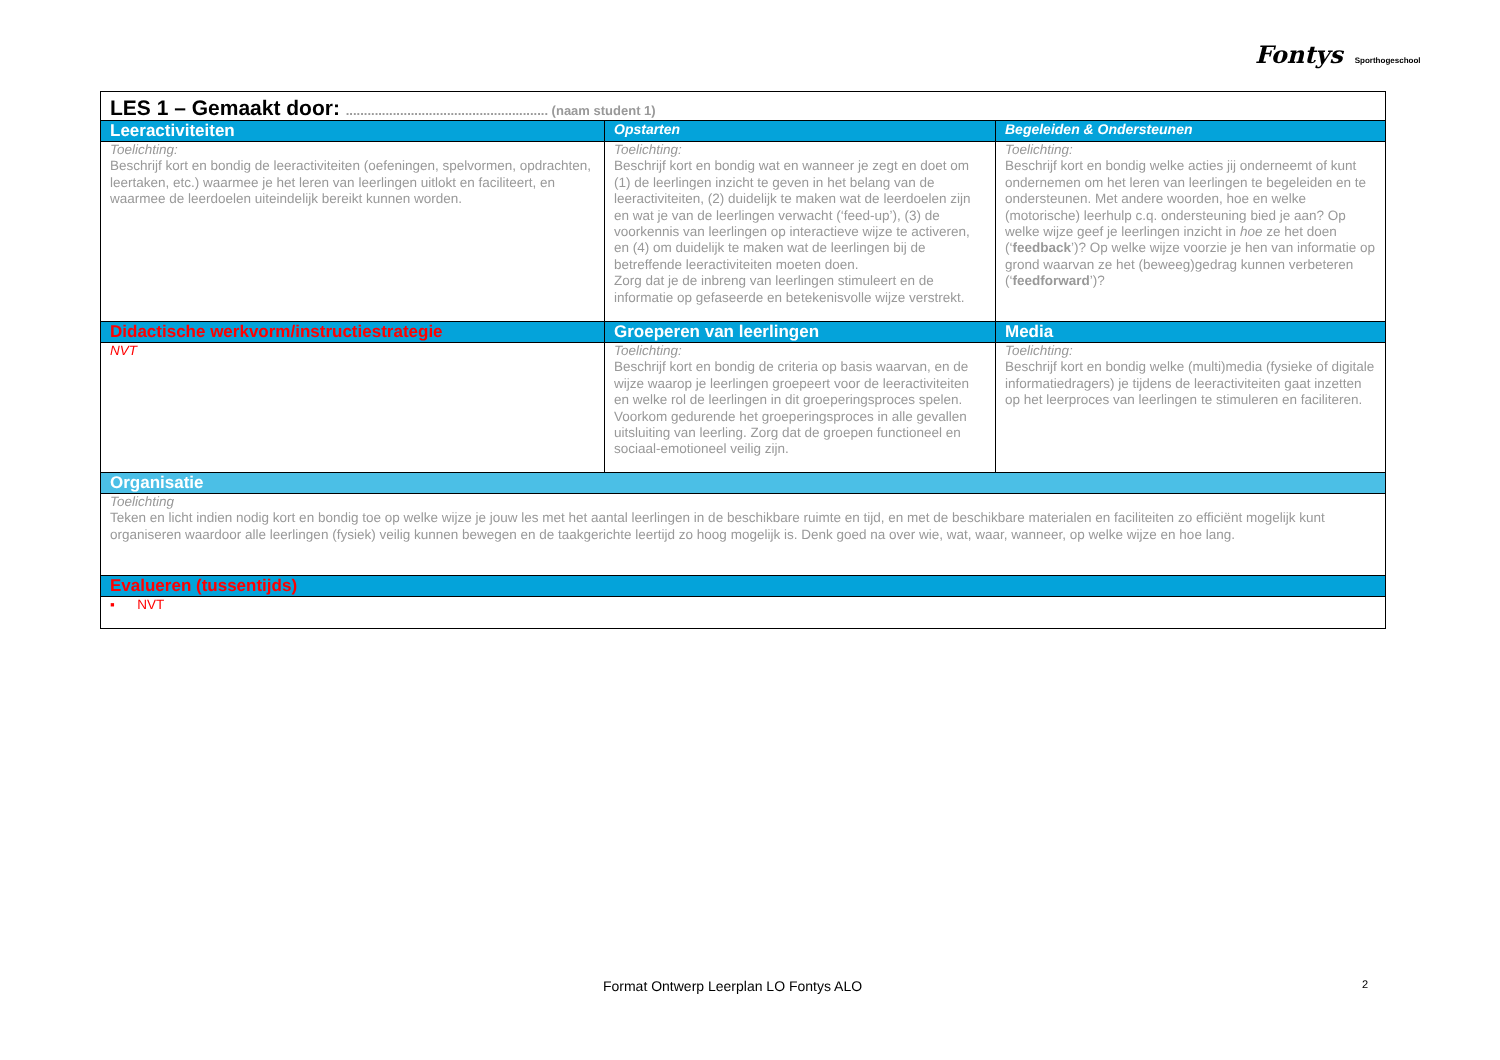Fontys Sporthogeschool
| LES 1 – Gemaakt door: ........................................................ (naam student 1) | | |
| Leeractiviteiten | Opstarten | Begeleiden & Ondersteunen |
| Toelichting: Beschrijf kort en bondig de leeractiviteiten (oefeningen, spelvormen, opdrachten, leertaken, etc.) waarmee je het leren van leerlingen uitlokt en faciliteert, en waarmee de leerdoelen uiteindelijk bereikt kunnen worden. | Toelichting: Beschrijf kort en bondig wat en wanneer je zegt en doet om (1) de leerlingen inzicht te geven in het belang van de leeractiviteiten, (2) duidelijk te maken wat de leerdoelen zijn en wat je van de leerlingen verwacht (‘feed-up’), (3) de voorkennis van leerlingen op interactieve wijze te activeren, en (4) om duidelijk te maken wat de leerlingen bij de betreffende leeractiviteiten moeten doen. Zorg dat je de inbreng van leerlingen stimuleert en de informatie op gefaseerde en betekenisvolle wijze verstrekt. | Toelichting: Beschrijf kort en bondig welke acties jij onderneemt of kunt ondernemen om het leren van leerlingen te begeleiden en te ondersteunen. Met andere woorden, hoe en welke (motorische) leerhulp c.q. ondersteuning bied je aan? Op welke wijze geef je leerlingen inzicht in hoe ze het doen (‘ feedback ’)? Op welke wijze voorzie je hen van informatie op grond waarvan ze het (beweeg)gedrag kunnen verbeteren (‘ feedforward ’)? |
| Didactische werkvorm/instructiestrategie | Groeperen van leerlingen | Media |
| NVT | Toelichting: Beschrijf kort en bondig de criteria op basis waarvan, en de wijze waarop je leerlingen groepeert voor de leeractiviteiten en welke rol de leerlingen in dit groeperingsproces spelen. Voorkom gedurende het groeperingsproces in alle gevallen uitsluiting van leerling. Zorg dat de groepen functioneel en sociaal-emotioneel veilig zijn. | Toelichting: Beschrijf kort en bondig welke (multi)media (fysieke of digitale informatiedragers) je tijdens de leeractiviteiten gaat inzetten op het leerproces van leerlingen te stimuleren en faciliteren. |
| Organisatie | | |
| Toelichting Teken en licht indien nodig kort en bondig toe op welke wijze je jouw les met het aantal leerlingen in de beschikbare ruimte en tijd, en met de beschikbare materialen en faciliteiten zo efficiënt mogelijk kunt organiseren waardoor alle leerlingen (fysiek) veilig kunnen bewegen en de taakgerichte leertijd zo hoog mogelijk is. Denk goed na over wie, wat, waar, wanneer, op welke wijze en hoe lang. | | |
| Evalueren (tussentijds) | | |
| ▪ NVT | | |
Format Ontwerp Leerplan LO Fontys ALO 2